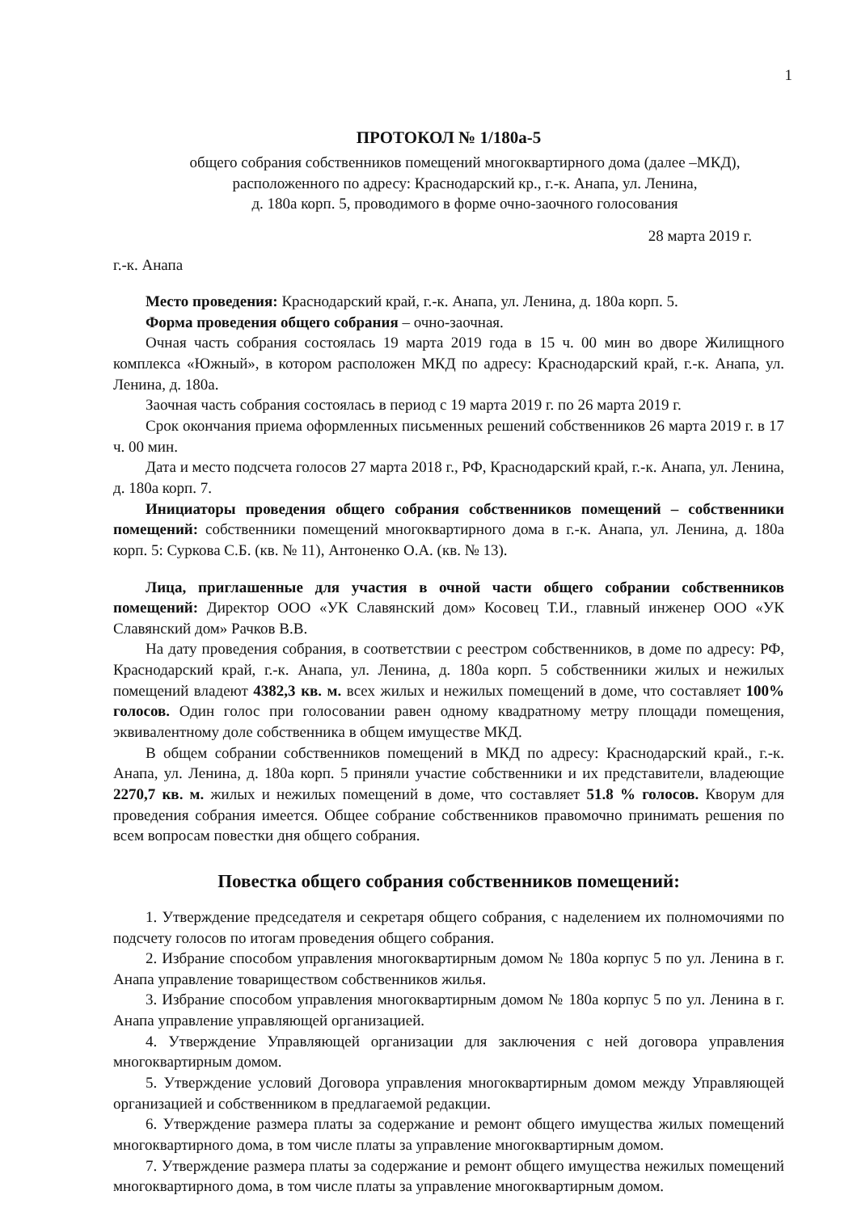1
ПРОТОКОЛ № 1/180а-5
общего собрания собственников помещений многоквартирного дома (далее –МКД),
расположенного по адресу: Краснодарский кр., г.-к. Анапа, ул. Ленина,
д. 180а корп. 5, проводимого в форме очно-заочного голосования
28 марта 2019 г.
г.-к. Анапа
Место проведения: Краснодарский край, г.-к. Анапа, ул. Ленина, д. 180а корп. 5.
Форма проведения общего собрания – очно-заочная.
Очная часть собрания состоялась 19 марта 2019 года в 15 ч. 00 мин во дворе Жилищного комплекса «Южный», в котором расположен МКД по адресу: Краснодарский край, г.-к. Анапа, ул. Ленина, д. 180а.
Заочная часть собрания состоялась в период с 19 марта 2019 г. по 26 марта 2019 г.
Срок окончания приема оформленных письменных решений собственников 26 марта 2019 г. в 17 ч. 00 мин.
Дата и место подсчета голосов 27 марта 2018 г., РФ, Краснодарский край, г.-к. Анапа, ул. Ленина, д. 180а корп. 7.
Инициаторы проведения общего собрания собственников помещений – собственники помещений: собственники помещений многоквартирного дома в г.-к. Анапа, ул. Ленина, д. 180а корп. 5: Суркова С.Б. (кв. № 11), Антоненко О.А. (кв. № 13).
Лица, приглашенные для участия в очной части общего собрании собственников помещений: Директор ООО «УК Славянский дом» Косовец Т.И., главный инженер ООО «УК Славянский дом» Рачков В.В.
На дату проведения собрания, в соответствии с реестром собственников, в доме по адресу: РФ, Краснодарский край, г.-к. Анапа, ул. Ленина, д. 180а корп. 5 собственники жилых и нежилых помещений владеют 4382,3 кв. м. всех жилых и нежилых помещений в доме, что составляет 100% голосов. Один голос при голосовании равен одному квадратному метру площади помещения, эквивалентному доле собственника в общем имуществе МКД.
В общем собрании собственников помещений в МКД по адресу: Краснодарский край., г.-к. Анапа, ул. Ленина, д. 180а корп. 5 приняли участие собственники и их представители, владеющие 2270,7 кв. м. жилых и нежилых помещений в доме, что составляет 51.8 % голосов. Кворум для проведения собрания имеется. Общее собрание собственников правомочно принимать решения по всем вопросам повестки дня общего собрания.
Повестка общего собрания собственников помещений:
1. Утверждение председателя и секретаря общего собрания, с наделением их полномочиями по подсчету голосов по итогам проведения общего собрания.
2. Избрание способом управления многоквартирным домом № 180а корпус 5 по ул. Ленина в г. Анапа управление товариществом собственников жилья.
3. Избрание способом управления многоквартирным домом № 180а корпус 5 по ул. Ленина в г. Анапа управление управляющей организацией.
4. Утверждение Управляющей организации для заключения с ней договора управления многоквартирным домом.
5. Утверждение условий Договора управления многоквартирным домом между Управляющей организацией и собственником в предлагаемой редакции.
6. Утверждение размера платы за содержание и ремонт общего имущества жилых помещений многоквартирного дома, в том числе платы за управление многоквартирным домом.
7. Утверждение размера платы за содержание и ремонт общего имущества нежилых помещений многоквартирного дома, в том числе платы за управление многоквартирным домом.